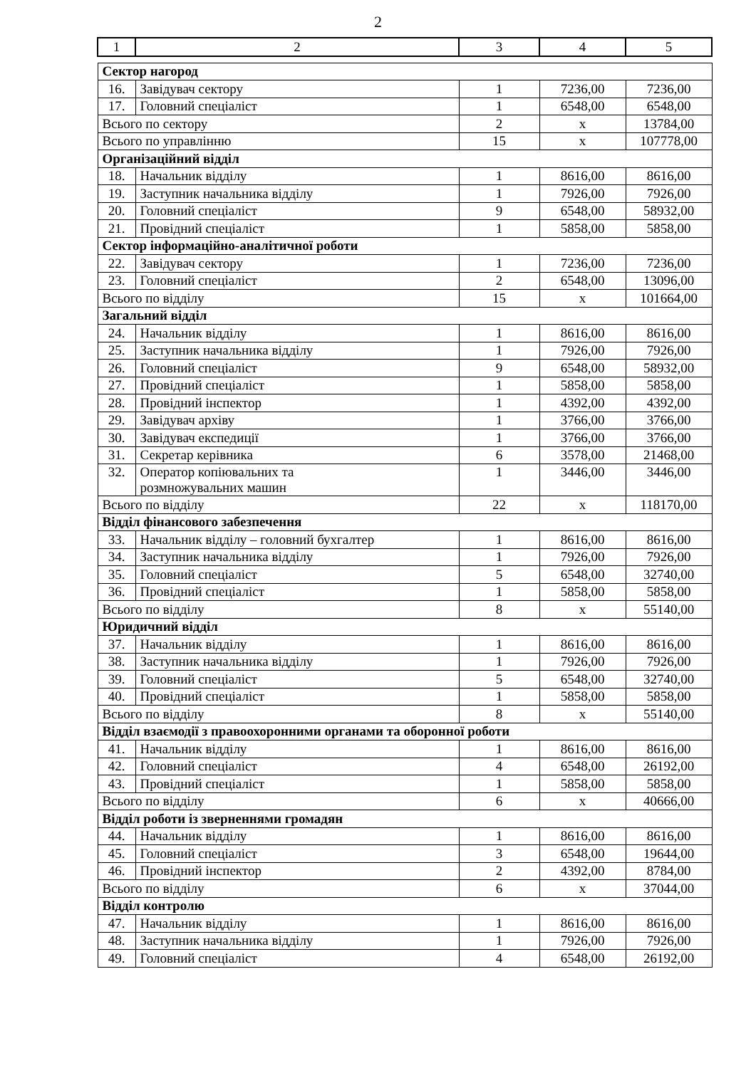2
| 1 | 2 | 3 | 4 | 5 |
| --- | --- | --- | --- | --- |
| Сектор нагород | | | | |
| 16. | Завідувач сектору | 1 | 7236,00 | 7236,00 |
| 17. | Головний спеціаліст | 1 | 6548,00 | 6548,00 |
| Всього по сектору | | 2 | х | 13784,00 |
| Всього по управлінню | | 15 | х | 107778,00 |
| Організаційний відділ | | | | |
| 18. | Начальник відділу | 1 | 8616,00 | 8616,00 |
| 19. | Заступник начальника відділу | 1 | 7926,00 | 7926,00 |
| 20. | Головний спеціаліст | 9 | 6548,00 | 58932,00 |
| 21. | Провідний спеціаліст | 1 | 5858,00 | 5858,00 |
| Сектор інформаційно-аналітичної роботи | | | | |
| 22. | Завідувач сектору | 1 | 7236,00 | 7236,00 |
| 23. | Головний спеціаліст | 2 | 6548,00 | 13096,00 |
| Всього по відділу | | 15 | х | 101664,00 |
| Загальний відділ | | | | |
| 24. | Начальник відділу | 1 | 8616,00 | 8616,00 |
| 25. | Заступник начальника відділу | 1 | 7926,00 | 7926,00 |
| 26. | Головний спеціаліст | 9 | 6548,00 | 58932,00 |
| 27. | Провідний спеціаліст | 1 | 5858,00 | 5858,00 |
| 28. | Провідний інспектор | 1 | 4392,00 | 4392,00 |
| 29. | Завідувач архіву | 1 | 3766,00 | 3766,00 |
| 30. | Завідувач експедиції | 1 | 3766,00 | 3766,00 |
| 31. | Секретар керівника | 6 | 3578,00 | 21468,00 |
| 32. | Оператор копіювальних та розмножувальних машин | 1 | 3446,00 | 3446,00 |
| Всього по відділу | | 22 | х | 118170,00 |
| Відділ фінансового забезпечення | | | | |
| 33. | Начальник відділу – головний бухгалтер | 1 | 8616,00 | 8616,00 |
| 34. | Заступник начальника відділу | 1 | 7926,00 | 7926,00 |
| 35. | Головний спеціаліст | 5 | 6548,00 | 32740,00 |
| 36. | Провідний спеціаліст | 1 | 5858,00 | 5858,00 |
| Всього по відділу | | 8 | х | 55140,00 |
| Юридичний відділ | | | | |
| 37. | Начальник відділу | 1 | 8616,00 | 8616,00 |
| 38. | Заступник начальника відділу | 1 | 7926,00 | 7926,00 |
| 39. | Головний спеціаліст | 5 | 6548,00 | 32740,00 |
| 40. | Провідний спеціаліст | 1 | 5858,00 | 5858,00 |
| Всього по відділу | | 8 | х | 55140,00 |
| Відділ взаємодії з правоохоронними органами та оборонної роботи | | | | |
| 41. | Начальник відділу | 1 | 8616,00 | 8616,00 |
| 42. | Головний спеціаліст | 4 | 6548,00 | 26192,00 |
| 43. | Провідний спеціаліст | 1 | 5858,00 | 5858,00 |
| Всього по відділу | | 6 | х | 40666,00 |
| Відділ роботи із зверненнями громадян | | | | |
| 44. | Начальник відділу | 1 | 8616,00 | 8616,00 |
| 45. | Головний спеціаліст | 3 | 6548,00 | 19644,00 |
| 46. | Провідний інспектор | 2 | 4392,00 | 8784,00 |
| Всього по відділу | | 6 | х | 37044,00 |
| Відділ контролю | | | | |
| 47. | Начальник відділу | 1 | 8616,00 | 8616,00 |
| 48. | Заступник начальника відділу | 1 | 7926,00 | 7926,00 |
| 49. | Головний спеціаліст | 4 | 6548,00 | 26192,00 |